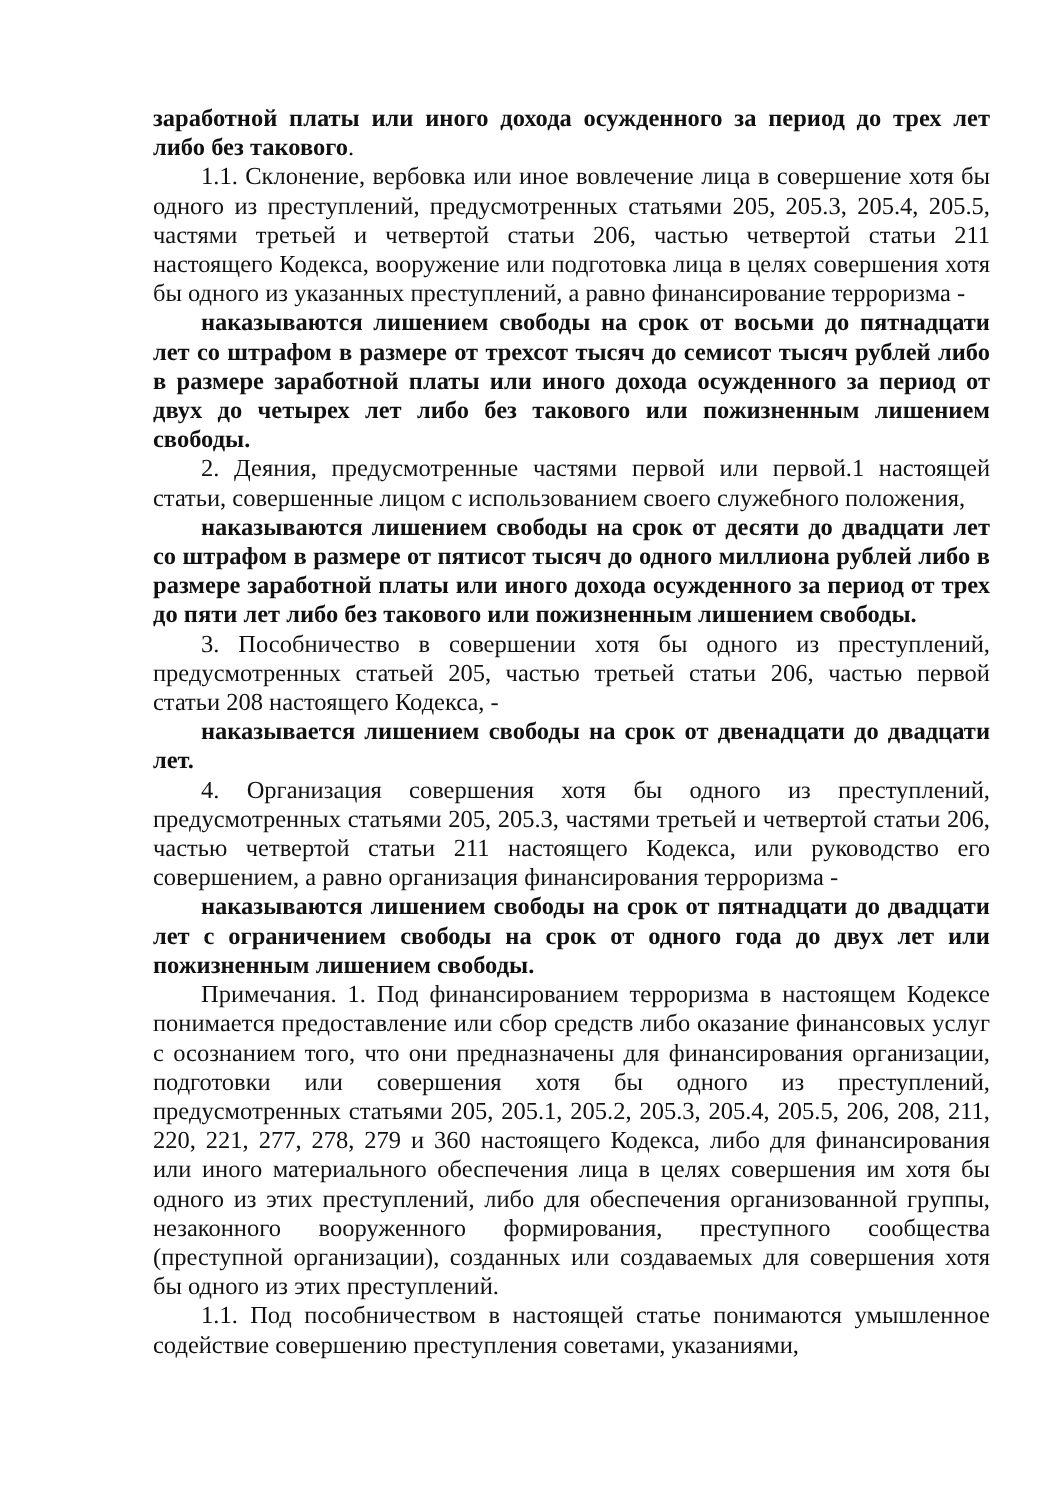заработной платы или иного дохода осужденного за период до трех лет либо без такового.
1.1. Склонение, вербовка или иное вовлечение лица в совершение хотя бы одного из преступлений, предусмотренных статьями 205, 205.3, 205.4, 205.5, частями третьей и четвертой статьи 206, частью четвертой статьи 211 настоящего Кодекса, вооружение или подготовка лица в целях совершения хотя бы одного из указанных преступлений, а равно финансирование терроризма -
наказываются лишением свободы на срок от восьми до пятнадцати лет со штрафом в размере от трехсот тысяч до семисот тысяч рублей либо в размере заработной платы или иного дохода осужденного за период от двух до четырех лет либо без такового или пожизненным лишением свободы.
2. Деяния, предусмотренные частями первой или первой.1 настоящей статьи, совершенные лицом с использованием своего служебного положения,
наказываются лишением свободы на срок от десяти до двадцати лет со штрафом в размере от пятисот тысяч до одного миллиона рублей либо в размере заработной платы или иного дохода осужденного за период от трех до пяти лет либо без такового или пожизненным лишением свободы.
3. Пособничество в совершении хотя бы одного из преступлений, предусмотренных статьей 205, частью третьей статьи 206, частью первой статьи 208 настоящего Кодекса, -
наказывается лишением свободы на срок от двенадцати до двадцати лет.
4. Организация совершения хотя бы одного из преступлений, предусмотренных статьями 205, 205.3, частями третьей и четвертой статьи 206, частью четвертой статьи 211 настоящего Кодекса, или руководство его совершением, а равно организация финансирования терроризма -
наказываются лишением свободы на срок от пятнадцати до двадцати лет с ограничением свободы на срок от одного года до двух лет или пожизненным лишением свободы.
Примечания. 1. Под финансированием терроризма в настоящем Кодексе понимается предоставление или сбор средств либо оказание финансовых услуг с осознанием того, что они предназначены для финансирования организации, подготовки или совершения хотя бы одного из преступлений, предусмотренных статьями 205, 205.1, 205.2, 205.3, 205.4, 205.5, 206, 208, 211, 220, 221, 277, 278, 279 и 360 настоящего Кодекса, либо для финансирования или иного материального обеспечения лица в целях совершения им хотя бы одного из этих преступлений, либо для обеспечения организованной группы, незаконного вооруженного формирования, преступного сообщества (преступной организации), созданных или создаваемых для совершения хотя бы одного из этих преступлений.
1.1. Под пособничеством в настоящей статье понимаются умышленное содействие совершению преступления советами, указаниями,